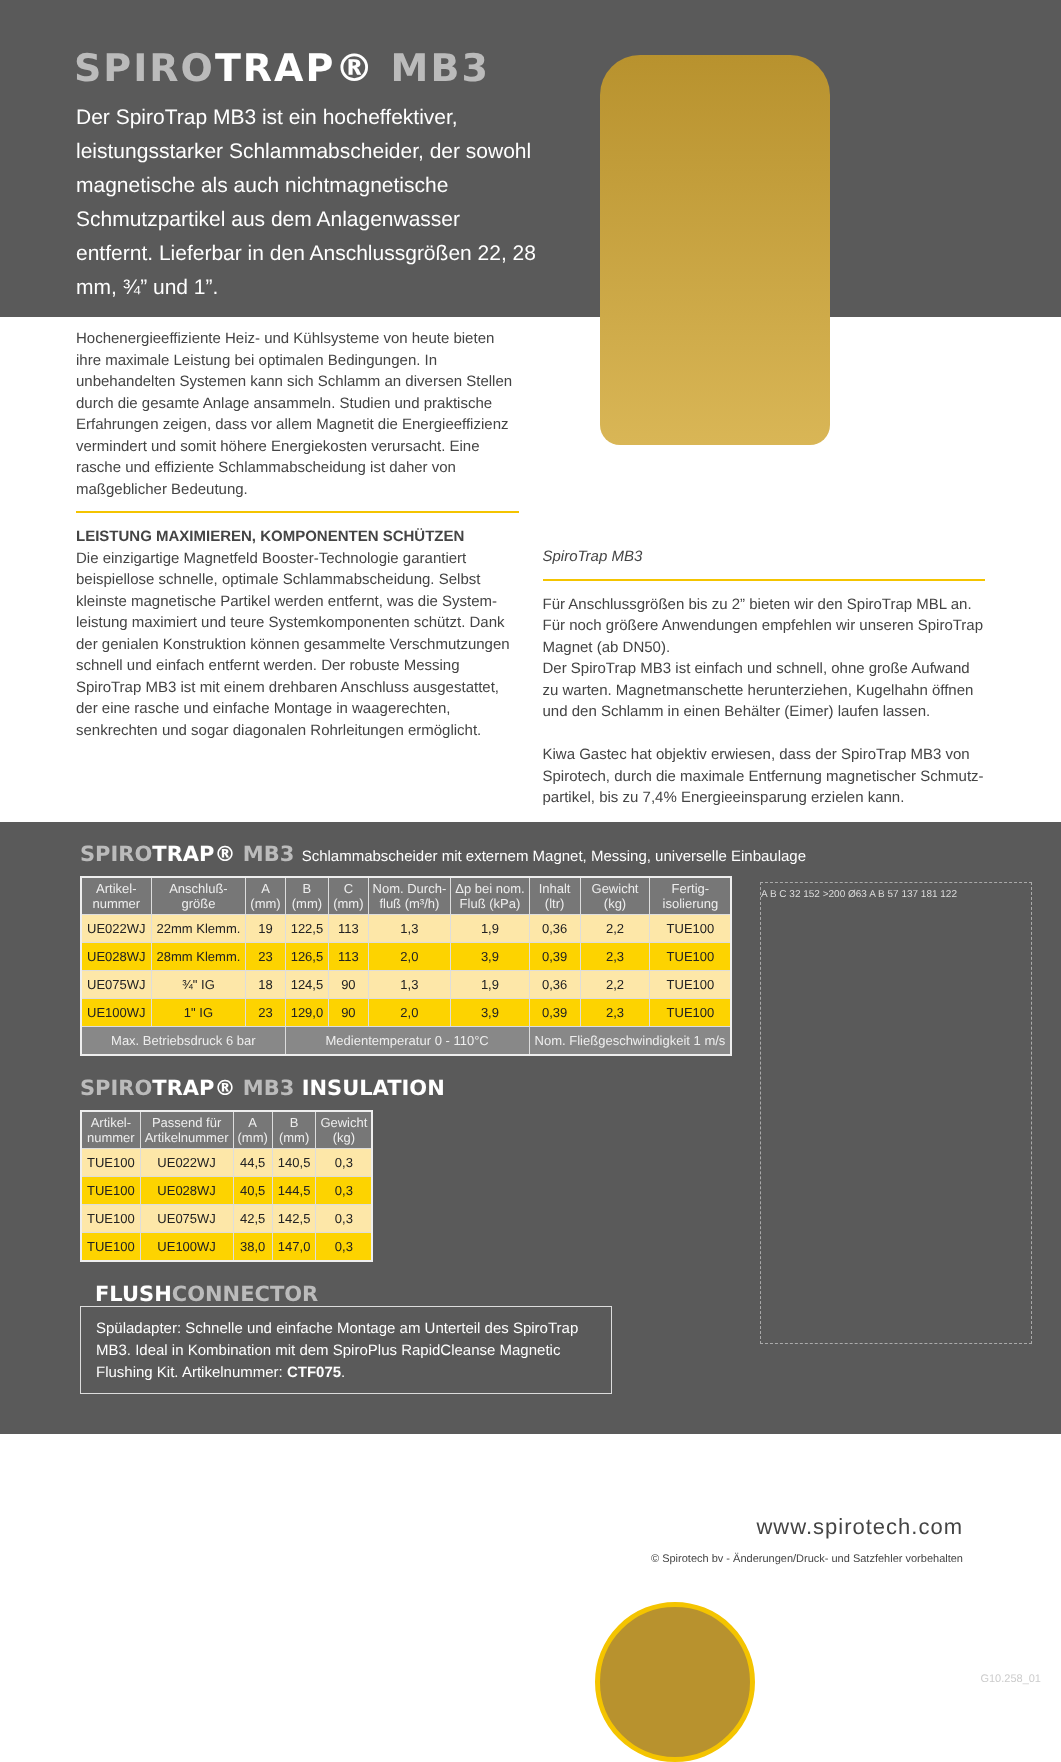SPIROTRAP® MB3
Der SpiroTrap MB3 ist ein hocheffektiver, leistungsstarker Schlammabscheider, der sowohl magnetische als auch nichtmagnetische Schmutzpartikel aus dem Anlagenwasser entfernt. Lieferbar in den Anschlussgrößen 22, 28 mm, ¾” und 1”.
Hochenergieeffiziente Heiz- und Kühlsysteme von heute bieten ihre maximale Leistung bei optimalen Bedingungen. In unbehandelten Systemen kann sich Schlamm an diversen Stellen durch die gesamte Anlage ansammeln. Studien und praktische Erfahrungen zeigen, dass vor allem Magnetit die Energieeffizienz vermindert und somit höhere Energiekosten verursacht. Eine rasche und effiziente Schlammabscheidung ist daher von maßgeblicher Bedeutung.
LEISTUNG MAXIMIEREN, KOMPONENTEN SCHÜTZEN
Die einzigartige Magnetfeld Booster-Technologie garantiert beispiellose schnelle, optimale Schlammabscheidung. Selbst kleinste magnetische Partikel werden entfernt, was die System-leistung maximiert und teure Systemkomponenten schützt. Dank der genialen Konstruktion können gesammelte Verschmutzungen schnell und einfach entfernt werden. Der robuste Messing SpiroTrap MB3 ist mit einem drehbaren Anschluss ausgestattet, der eine rasche und einfache Montage in waagerechten, senkrechten und sogar diagonalen Rohrleitungen ermöglicht.
SpiroTrap MB3
Für Anschlussgrößen bis zu 2” bieten wir den SpiroTrap MBL an. Für noch größere Anwendungen empfehlen wir unseren SpiroTrap Magnet (ab DN50).
Der SpiroTrap MB3 ist einfach und schnell, ohne große Aufwand zu warten. Magnetmanschette herunterziehen, Kugelhahn öffnen und den Schlamm in einen Behälter (Eimer) laufen lassen.
Kiwa Gastec hat objektiv erwiesen, dass der SpiroTrap MB3 von Spirotech, durch die maximale Entfernung magnetischer Schmutz-partikel, bis zu 7,4% Energieeinsparung erzielen kann.
SPIROTRAP® MB3 Schlammabscheider mit externem Magnet, Messing, universelle Einbaulage
| Artikel- nummer | Anschluß- größe | A (mm) | B (mm) | C (mm) | Nom. Durch- fluß (m³/h) | Δp bei nom. Fluß (kPa) | Inhalt (ltr) | Gewicht (kg) | Fertig- isolierung |
| --- | --- | --- | --- | --- | --- | --- | --- | --- | --- |
| UE022WJ | 22mm Klemm. | 19 | 122,5 | 113 | 1,3 | 1,9 | 0,36 | 2,2 | TUE100 |
| UE028WJ | 28mm Klemm. | 23 | 126,5 | 113 | 2,0 | 3,9 | 0,39 | 2,3 | TUE100 |
| UE075WJ | ¾" IG | 18 | 124,5 | 90 | 1,3 | 1,9 | 0,36 | 2,2 | TUE100 |
| UE100WJ | 1" IG | 23 | 129,0 | 90 | 2,0 | 3,9 | 0,39 | 2,3 | TUE100 |
| Max. Betriebsdruck 6 bar | | | Medientemperatur 0 - 110°C | | | | Nom. Fließgeschwindigkeit 1 m/s | | |
SPIROTRAP® MB3 INSULATION
| Artikel- nummer | Passend für Artikelnummer | A (mm) | B (mm) | Gewicht (kg) |
| --- | --- | --- | --- | --- |
| TUE100 | UE022WJ | 44,5 | 140,5 | 0,3 |
| TUE100 | UE028WJ | 40,5 | 144,5 | 0,3 |
| TUE100 | UE075WJ | 42,5 | 142,5 | 0,3 |
| TUE100 | UE100WJ | 38,0 | 147,0 | 0,3 |
FLUSHCONNECTOR
Spüladapter: Schnelle und einfache Montage am Unterteil des SpiroTrap MB3. Ideal in Kombination mit dem SpiroPlus RapidCleanse Magnetic Flushing Kit. Artikelnummer: CTF075.
A B C 32 152 >200 Ø63 A B 57 137 181 122
G10.258_01
www.spirotech.com
© Spirotech bv - Änderungen/Druck- und Satzfehler vorbehalten